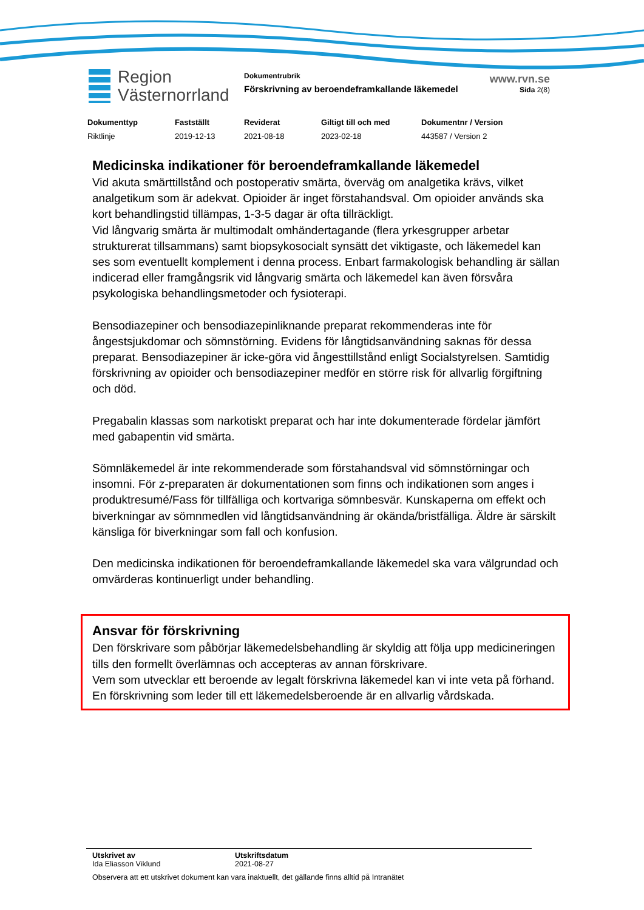Region
Västernorrland
Dokumentrubrik
Förskrivning av beroendeframkallande läkemedel
www.rvn.se
Sida 2(8)
| Dokumenttyp | Fastställt | Reviderat | Giltigt till och med | Dokumentnr / Version |
| --- | --- | --- | --- | --- |
| Riktlinje | 2019-12-13 | 2021-08-18 | 2023-02-18 | 443587 / Version 2 |
Medicinska indikationer för beroendeframkallande läkemedel
Vid akuta smärttillstånd och postoperativ smärta, överväg om analgetika krävs, vilket analgetikum som är adekvat. Opioider är inget förstahandsval. Om opioider används ska kort behandlingstid tillämpas, 1-3-5 dagar är ofta tillräckligt.
Vid långvarig smärta är multimodalt omhändertagande (flera yrkesgrupper arbetar strukturerat tillsammans) samt biopsykosocialt synsätt det viktigaste, och läkemedel kan ses som eventuellt komplement i denna process. Enbart farmakologisk behandling är sällan indicerad eller framgångsrik vid långvarig smärta och läkemedel kan även försvåra psykologiska behandlingsmetoder och fysioterapi.
Bensodiazepiner och bensodiazepinliknande preparat rekommenderas inte för ångestsjukdomar och sömnstörning. Evidens för långtidsanvändning saknas för dessa preparat. Bensodiazepiner är icke-göra vid ångesttillstånd enligt Socialstyrelsen. Samtidig förskrivning av opioider och bensodiazepiner medför en större risk för allvarlig förgiftning och död.
Pregabalin klassas som narkotiskt preparat och har inte dokumenterade fördelar jämfört med gabapentin vid smärta.
Sömnläkemedel är inte rekommenderade som förstahandsval vid sömnstörningar och insomni. För z-preparaten är dokumentationen som finns och indikationen som anges i produktresumé/Fass för tillfälliga och kortvariga sömnbesvär. Kunskaperna om effekt och biverkningar av sömnmedlen vid långtidsanvändning är okända/bristfälliga. Äldre är särskilt känsliga för biverkningar som fall och konfusion.
Den medicinska indikationen för beroendeframkallande läkemedel ska vara välgrundad och omvärderas kontinuerligt under behandling.
Ansvar för förskrivning
Den förskrivare som påbörjar läkemedelsbehandling är skyldig att följa upp medicineringen tills den formellt överlämnas och accepteras av annan förskrivare.
Vem som utvecklar ett beroende av legalt förskrivna läkemedel kan vi inte veta på förhand.
En förskrivning som leder till ett läkemedelsberoende är en allvarlig vårdskada.
Utskrivet av
Ida Eliasson Viklund
Utskriftsdatum
2021-08-27
Observera att ett utskrivet dokument kan vara inaktuellt, det gällande finns alltid på Intranätet